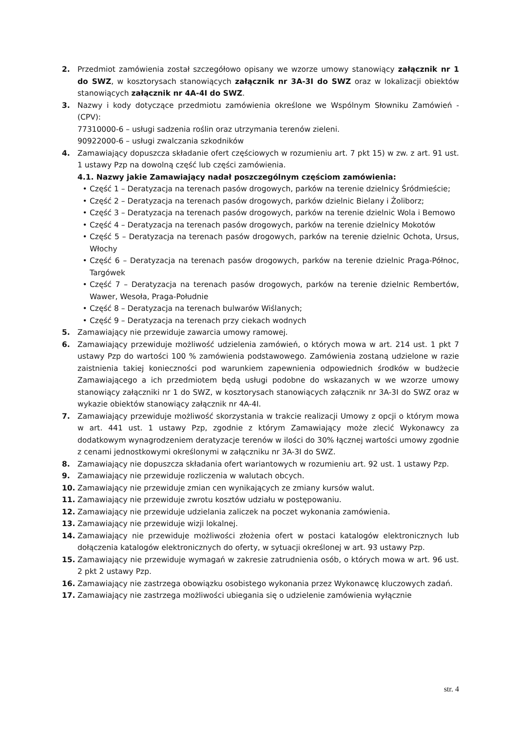2. Przedmiot zamówienia został szczegółowo opisany we wzorze umowy stanowiący załącznik nr 1 do SWZ, w kosztorysach stanowiących załącznik nr 3A-3I do SWZ oraz w lokalizacji obiektów stanowiących załącznik nr 4A-4I do SWZ.
3. Nazwy i kody dotyczące przedmiotu zamówienia określone we Wspólnym Słowniku Zamówień - (CPV):
77310000-6 – usługi sadzenia roślin oraz utrzymania terenów zieleni.
90922000-6 – usługi zwalczania szkodników
4. Zamawiający dopuszcza składanie ofert częściowych w rozumieniu art. 7 pkt 15) w zw. z art. 91 ust. 1 ustawy Pzp na dowolną część lub części zamówienia.
4.1. Nazwy jakie Zamawiający nadał poszczególnym częściom zamówienia:
• Część 1 – Deratyzacja na terenach pasów drogowych, parków na terenie dzielnicy Śródmieście;
• Część 2 – Deratyzacja na terenach pasów drogowych, parków dzielnic Bielany i Żoliborz;
• Część 3 – Deratyzacja na terenach pasów drogowych, parków na terenie dzielnic Wola i Bemowo
• Część 4 – Deratyzacja na terenach pasów drogowych, parków na terenie dzielnicy Mokotów
• Część 5 – Deratyzacja na terenach pasów drogowych, parków na terenie dzielnic Ochota, Ursus, Włochy
• Część 6 – Deratyzacja na terenach pasów drogowych, parków na terenie dzielnic Praga-Północ, Targówek
• Część 7 – Deratyzacja na terenach pasów drogowych, parków na terenie dzielnic Rembertów, Wawer, Wesoła, Praga-Południe
• Część 8 – Deratyzacja na terenach bulwarów Wiślanych;
• Część 9 – Deratyzacja na terenach przy ciekach wodnych
5. Zamawiający nie przewiduje zawarcia umowy ramowej.
6. Zamawiający przewiduje możliwość udzielenia zamówień, o których mowa w art. 214 ust. 1 pkt 7 ustawy Pzp do wartości 100 % zamówienia podstawowego. Zamówienia zostaną udzielone w razie zaistnienia takiej konieczności pod warunkiem zapewnienia odpowiednich środków w budżecie Zamawiającego a ich przedmiotem będą usługi podobne do wskazanych w we wzorze umowy stanowiący załączniki nr 1 do SWZ, w kosztorysach stanowiących załącznik nr 3A-3I do SWZ oraz w wykazie obiektów stanowiący załącznik nr 4A-4I.
7. Zamawiający przewiduje możliwość skorzystania w trakcie realizacji Umowy z opcji o którym mowa w art. 441 ust. 1 ustawy Pzp, zgodnie z którym Zamawiający może zlecić Wykonawcy za dodatkowym wynagrodzeniem deratyzacje terenów w ilości do 30% łącznej wartości umowy zgodnie z cenami jednostkowymi określonymi w załączniku nr 3A-3I do SWZ.
8. Zamawiający nie dopuszcza składania ofert wariantowych w rozumieniu art. 92 ust. 1 ustawy Pzp.
9. Zamawiający nie przewiduje rozliczenia w walutach obcych.
10. Zamawiający nie przewiduje zmian cen wynikających ze zmiany kursów walut.
11. Zamawiający nie przewiduje zwrotu kosztów udziału w postępowaniu.
12. Zamawiający nie przewiduje udzielania zaliczek na poczet wykonania zamówienia.
13. Zamawiający nie przewiduje wizji lokalnej.
14. Zamawiający nie przewiduje możliwości złożenia ofert w postaci katalogów elektronicznych lub dołączenia katalogów elektronicznych do oferty, w sytuacji określonej w art. 93 ustawy Pzp.
15. Zamawiający nie przewiduje wymagań w zakresie zatrudnienia osób, o których mowa w art. 96 ust. 2 pkt 2 ustawy Pzp.
16. Zamawiający nie zastrzega obowiązku osobistego wykonania przez Wykonawcę kluczowych zadań.
17. Zamawiający nie zastrzega możliwości ubiegania się o udzielenie zamówienia wyłącznie
str. 4